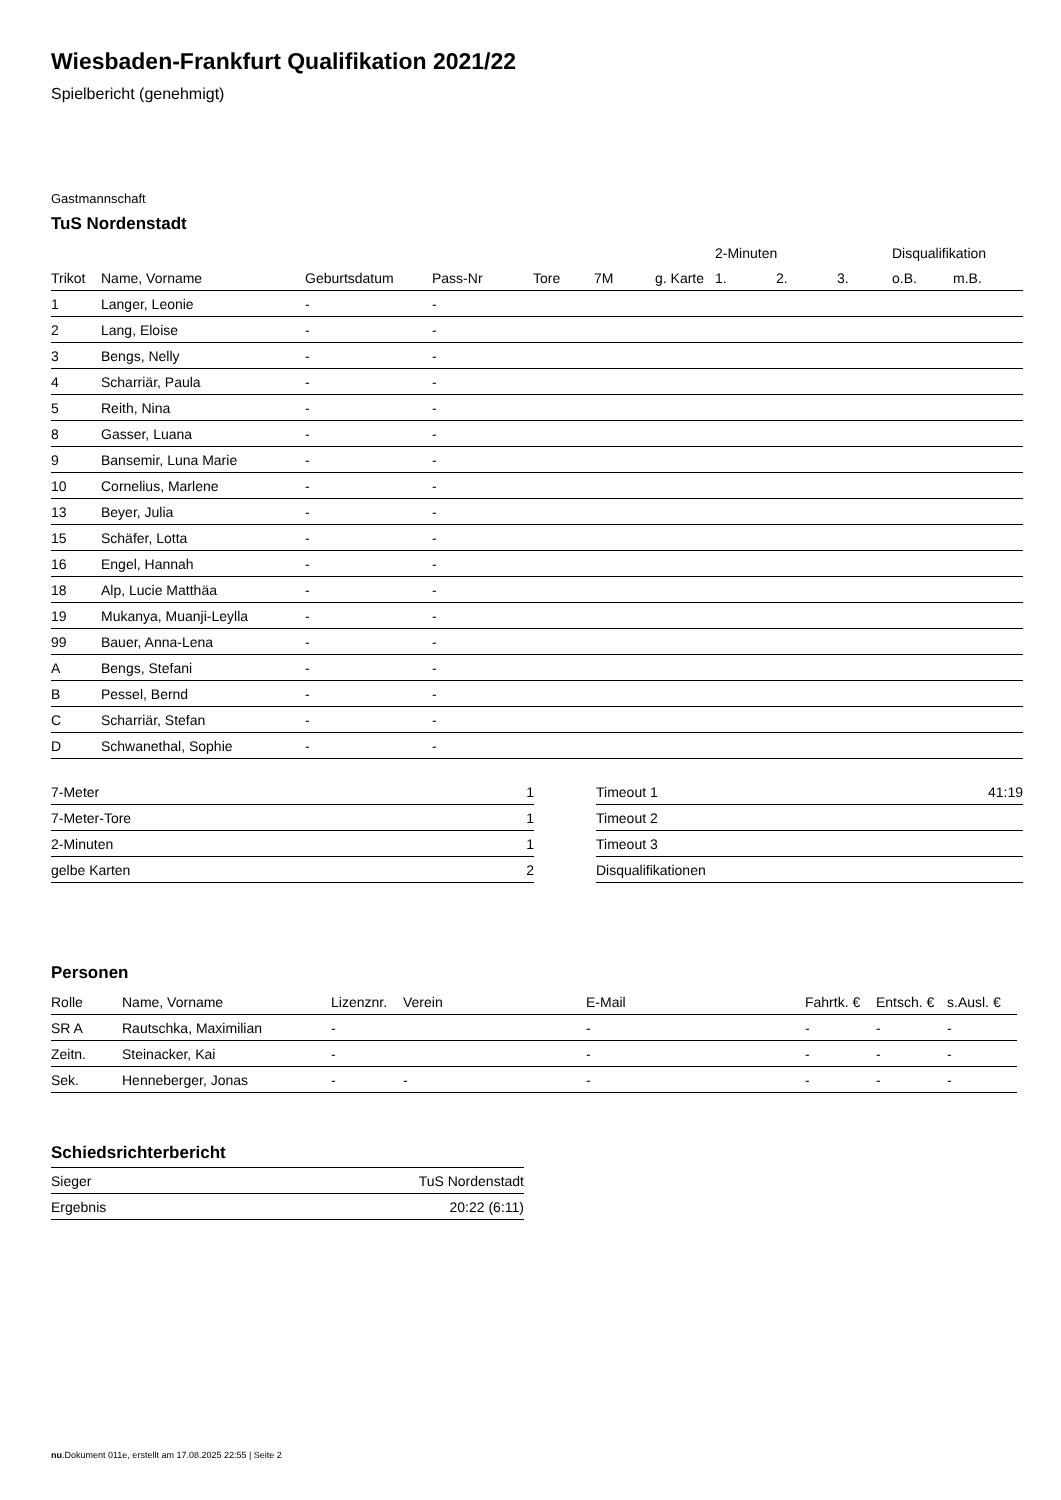Wiesbaden-Frankfurt Qualifikation 2021/22
Spielbericht (genehmigt)
Gastmannschaft
TuS Nordenstadt
| | | | | | | | 2-Minuten | | | Disqualifikation | |
| --- | --- | --- | --- | --- | --- | --- | --- | --- | --- | --- | --- |
| Trikot | Name, Vorname | Geburtsdatum | Pass-Nr | Tore | 7M | g. Karte | 1. | 2. | 3. | o.B. | m.B. |
| 1 | Langer, Leonie | - | - | | | | | | | | |
| 2 | Lang, Eloise | - | - | | | | | | | | |
| 3 | Bengs, Nelly | - | - | | | | | | | | |
| 4 | Scharriär, Paula | - | - | | | | | | | | |
| 5 | Reith, Nina | - | - | | | | | | | | |
| 8 | Gasser, Luana | - | - | | | | | | | | |
| 9 | Bansemir, Luna Marie | - | - | | | | | | | | |
| 10 | Cornelius, Marlene | - | - | | | | | | | | |
| 13 | Beyer, Julia | - | - | | | | | | | | |
| 15 | Schäfer, Lotta | - | - | | | | | | | | |
| 16 | Engel, Hannah | - | - | | | | | | | | |
| 18 | Alp, Lucie Matthäa | - | - | | | | | | | | |
| 19 | Mukanya, Muanji-Leylla | - | - | | | | | | | | |
| 99 | Bauer, Anna-Lena | - | - | | | | | | | | |
| A | Bengs, Stefani | - | - | | | | | | | | |
| B | Pessel, Bernd | - | - | | | | | | | | |
| C | Scharriär, Stefan | - | - | | | | | | | | |
| D | Schwanethal, Sophie | - | - | | | | | | | | |
| 7-Meter | 1 |
| 7-Meter-Tore | 1 |
| 2-Minuten | 1 |
| gelbe Karten | 2 |
| Timeout 1 | 41:19 |
| Timeout 2 | |
| Timeout 3 | |
| Disqualifikationen | |
Personen
| Rolle | Name, Vorname | Lizenznr. | Verein | E-Mail | Fahrtk. € | Entsch. € | s.Ausl. € |
| --- | --- | --- | --- | --- | --- | --- | --- |
| SR A | Rautschka, Maximilian | - | | - | - | - | - |
| Zeitn. | Steinacker, Kai | - | | - | - | - | - |
| Sek. | Henneberger, Jonas | - | - | - | - | - | - |
Schiedsrichterbericht
| Sieger | TuS Nordenstadt |
| Ergebnis | 20:22 (6:11) |
nu.Dokument 011e, erstellt am 17.08.2025 22:55 | Seite 2